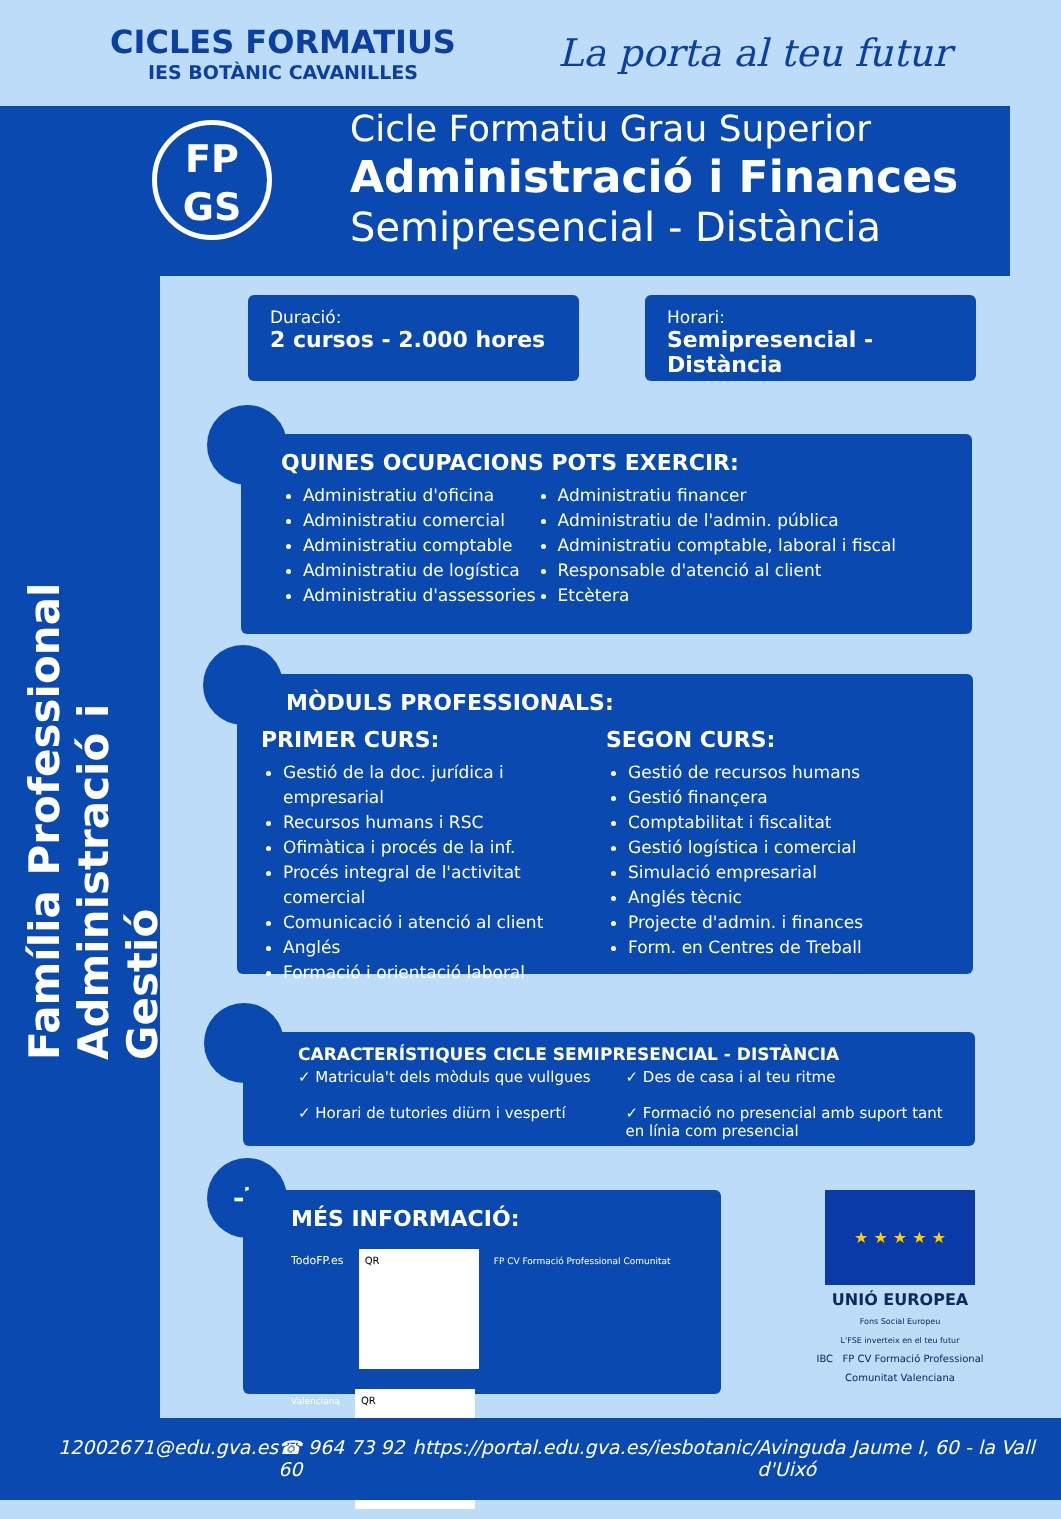CICLES FORMATIUS
IES BOTÀNIC CAVANILLES
La porta al teu futur
Família Professional
Administració i Gestió
Cicle Formatiu Grau Superior
Administració i Finances
Semipresencial - Distància
FP
GS
Duració:
2 cursos - 2.000 hores
Horari:
Semipresencial - Distància
QUINES OCUPACIONS POTS EXERCIR:
Administratiu d'oficina
Administratiu comercial
Administratiu comptable
Administratiu de logística
Administratiu d'assessories
Administratiu financer
Administratiu de l'admin. pública
Administratiu comptable, laboral i fiscal
Responsable d'atenció al client
Etcètera
MÒDULS PROFESSIONALS:
PRIMER CURS:
Gestió de la doc. jurídica i empresarial
Recursos humans i RSC
Ofimàtica i procés de la inf.
Procés integral de l'activitat comercial
Comunicació i atenció al client
Anglés
Formació i orientació laboral
SEGON CURS:
Gestió de recursos humans
Gestió finançera
Comptabilitat i fiscalitat
Gestió logística i comercial
Simulació empresarial
Anglés tècnic
Projecte d'admin. i finances
Form. en Centres de Treball
CARACTERÍSTIQUES CICLE SEMIPRESENCIAL - DISTÀNCIA
✓ Matricula't dels mòduls que vullgues
✓ Horari de tutories diürn i vespertí
✓ Des de casa i al teu ritme
✓ Formació no presencial amb suport tant en línia com presencial
+
MÉS INFORMACIÓ:
TodoFP.es
QR
FP CV Formació Professional Comunitat Valenciana
QR
★ ★ ★ ★ ★
UNIÓ EUROPEA
Fons Social Europeu
L'FSE inverteix en el teu futur
IBC FP CV Formació Professional Comunitat Valenciana
12002671@edu.gva.es ☎ 964 73 92 60 https://portal.edu.gva.es/iesbotanic/ Avinguda Jaume I, 60 - la Vall d'Uixó